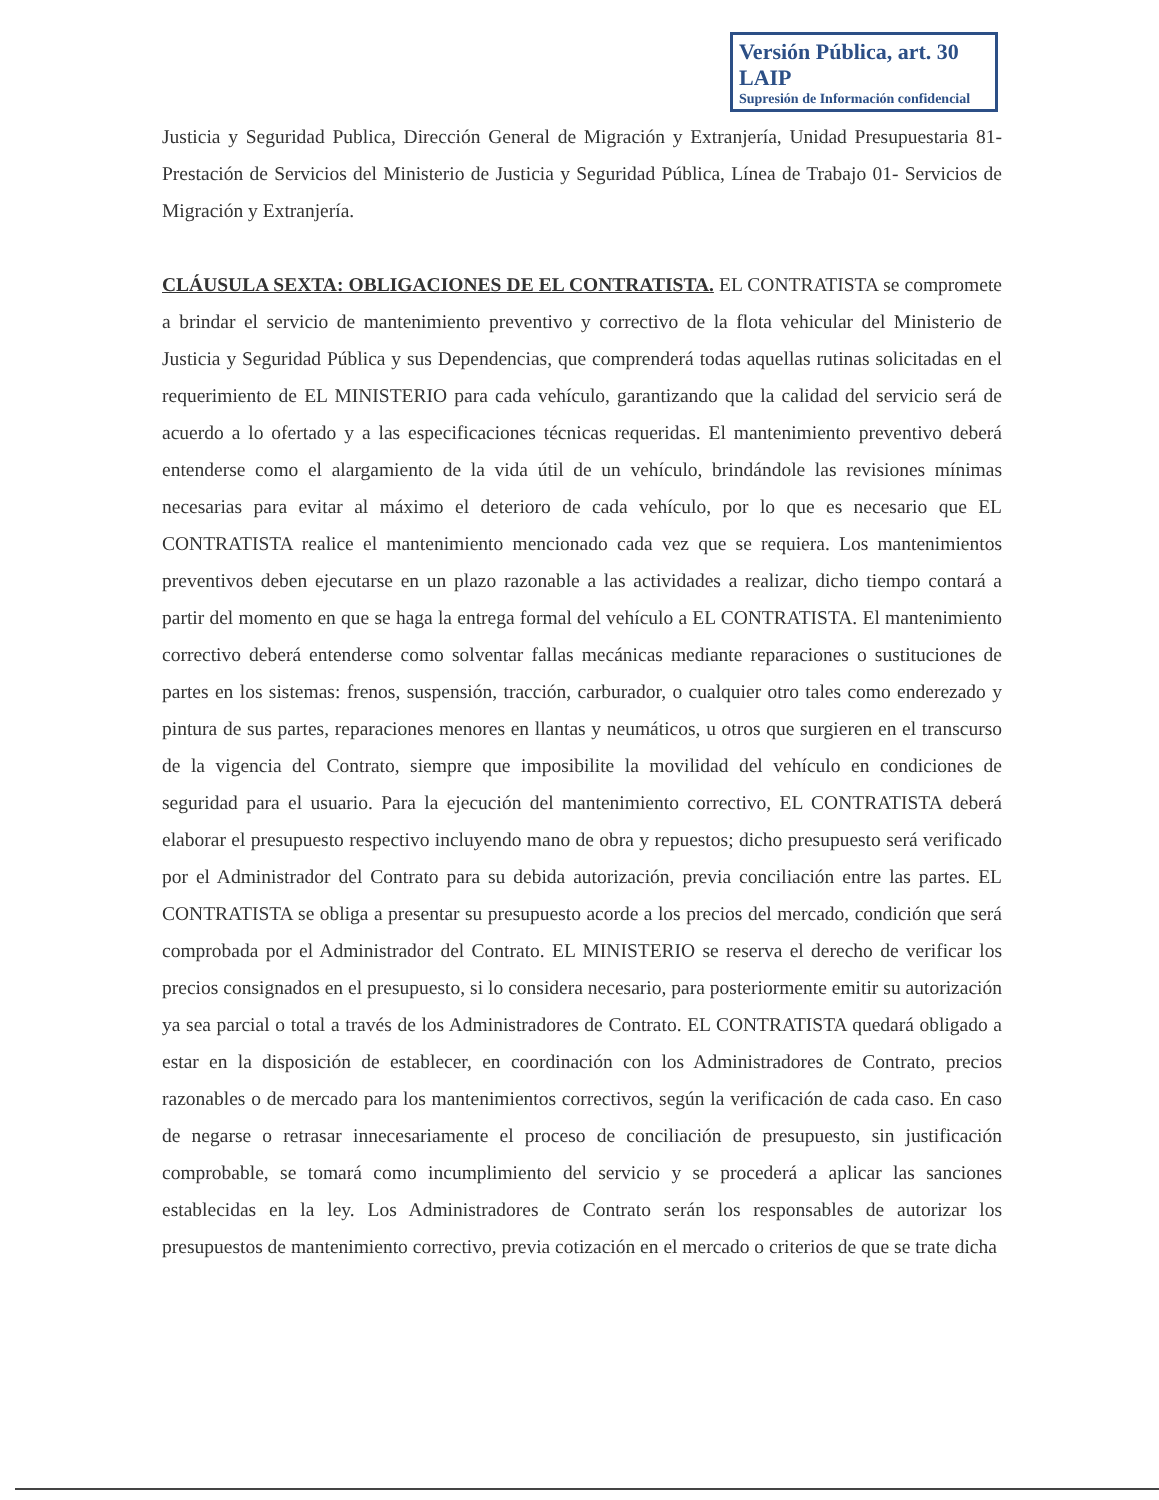Versión Pública, art. 30 LAIP
Supresión de Información confidencial
Justicia y Seguridad Publica, Dirección General de Migración y Extranjería, Unidad Presupuestaria 81- Prestación de Servicios del Ministerio de Justicia y Seguridad Pública, Línea de Trabajo 01- Servicios de Migración y Extranjería.
CLÁUSULA SEXTA: OBLIGACIONES DE EL CONTRATISTA. EL CONTRATISTA se compromete a brindar el servicio de mantenimiento preventivo y correctivo de la flota vehicular del Ministerio de Justicia y Seguridad Pública y sus Dependencias, que comprenderá todas aquellas rutinas solicitadas en el requerimiento de EL MINISTERIO para cada vehículo, garantizando que la calidad del servicio será de acuerdo a lo ofertado y a las especificaciones técnicas requeridas. El mantenimiento preventivo deberá entenderse como el alargamiento de la vida útil de un vehículo, brindándole las revisiones mínimas necesarias para evitar al máximo el deterioro de cada vehículo, por lo que es necesario que EL CONTRATISTA realice el mantenimiento mencionado cada vez que se requiera. Los mantenimientos preventivos deben ejecutarse en un plazo razonable a las actividades a realizar, dicho tiempo contará a partir del momento en que se haga la entrega formal del vehículo a EL CONTRATISTA. El mantenimiento correctivo deberá entenderse como solventar fallas mecánicas mediante reparaciones o sustituciones de partes en los sistemas: frenos, suspensión, tracción, carburador, o cualquier otro tales como enderezado y pintura de sus partes, reparaciones menores en llantas y neumáticos, u otros que surgieren en el transcurso de la vigencia del Contrato, siempre que imposibilite la movilidad del vehículo en condiciones de seguridad para el usuario. Para la ejecución del mantenimiento correctivo, EL CONTRATISTA deberá elaborar el presupuesto respectivo incluyendo mano de obra y repuestos; dicho presupuesto será verificado por el Administrador del Contrato para su debida autorización, previa conciliación entre las partes. EL CONTRATISTA se obliga a presentar su presupuesto acorde a los precios del mercado, condición que será comprobada por el Administrador del Contrato. EL MINISTERIO se reserva el derecho de verificar los precios consignados en el presupuesto, si lo considera necesario, para posteriormente emitir su autorización ya sea parcial o total a través de los Administradores de Contrato. EL CONTRATISTA quedará obligado a estar en la disposición de establecer, en coordinación con los Administradores de Contrato, precios razonables o de mercado para los mantenimientos correctivos, según la verificación de cada caso. En caso de negarse o retrasar innecesariamente el proceso de conciliación de presupuesto, sin justificación comprobable, se tomará como incumplimiento del servicio y se procederá a aplicar las sanciones establecidas en la ley. Los Administradores de Contrato serán los responsables de autorizar los presupuestos de mantenimiento correctivo, previa cotización en el mercado o criterios de que se trate dicha